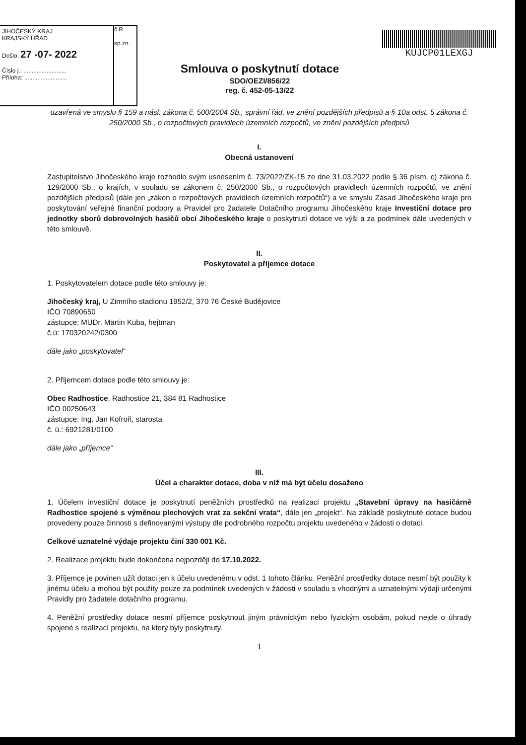JIHOČESKÝ KRAJ
KRAJSKÝ ÚŘAD
Došlo: 27 -07- 2022
Číslo j.: ..........................
Příloha: ..........................
č.R.
sp.zn.
Smlouva o poskytnutí dotace
SDO/OEZI/856/22
reg. č. 452-05-13/22
KUJCP01LEXGJ
uzavřená ve smyslu § 159 a násl. zákona č. 500/2004 Sb., správní řád, ve znění pozdějších předpisů a § 10a odst. 5 zákona č. 250/2000 Sb., o rozpočtových pravidlech územních rozpočtů, ve znění pozdějších předpisů
I.
Obecná ustanovení
Zastupitelstvo Jihočeského kraje rozhodlo svým usnesením č. 73/2022/ZK-15 ze dne 31.03.2022 podle § 36 písm. c) zákona č. 129/2000 Sb., o krajích, v souladu se zákonem č. 250/2000 Sb., o rozpočtových pravidlech územních rozpočtů, ve znění pozdějších předpisů (dále jen „zákon o rozpočtových pravidlech územních rozpočtů“) a ve smyslu Zásad Jihočeského kraje pro poskytování veřejné finanční podpory a Pravidel pro žadatele Dotačního programu Jihočeského kraje Investiční dotace pro jednotky sborů dobrovolných hasičů obcí Jihočeského kraje o poskytnutí dotace ve výši a za podmínek dále uvedených v této smlouvě.
II.
Poskytovatel a příjemce dotace
1. Poskytovatelem dotace podle této smlouvy je:
Jihočeský kraj, U Zimního stadionu 1952/2, 370 76 České Budějovice
IČO 70890650
zástupce: MUDr. Martin Kuba, hejtman
č.ú: 170320242/0300
dále jako „poskytovatel“
2. Příjemcem dotace podle této smlouvy je:
Obec Radhostice, Radhostice 21, 384 81 Radhostice
IČO 00250643
zástupce: Ing. Jan Kofroň, starosta
č. ú.: 6921281/0100
dále jako „příjemce“
III.
Účel a charakter dotace, doba v níž má být účelu dosaženo
1. Účelem investiční dotace je poskytnutí peněžních prostředků na realizaci projektu „Stavební úpravy na hasičárně Radhostice spojené s výměnou plechových vrat za sekční vrata“, dále jen „projekt“. Na základě poskytnuté dotace budou provedeny pouze činnosti s definovanými výstupy dle podrobného rozpočtu projektu uvedeného v žádosti o dotaci.
Celkové uznatelné výdaje projektu činí 330 001 Kč.
2. Realizace projektu bude dokončena nejpozději do 17.10.2022.
3. Příjemce je povinen užít dotaci jen k účelu uvedenému v odst. 1 tohoto článku. Peněžní prostředky dotace nesmí být použity k jinému účelu a mohou být použity pouze za podmínek uvedených v žádosti v souladu s vhodnými a uznatelnými výdaji určenými Pravidly pro žadatele dotačního programu.
4. Peněžní prostředky dotace nesmí příjemce poskytnout jiným právnickým nebo fyzickým osobám, pokud nejde o úhrady spojené s realizací projektu, na který byly poskytnuty.
1